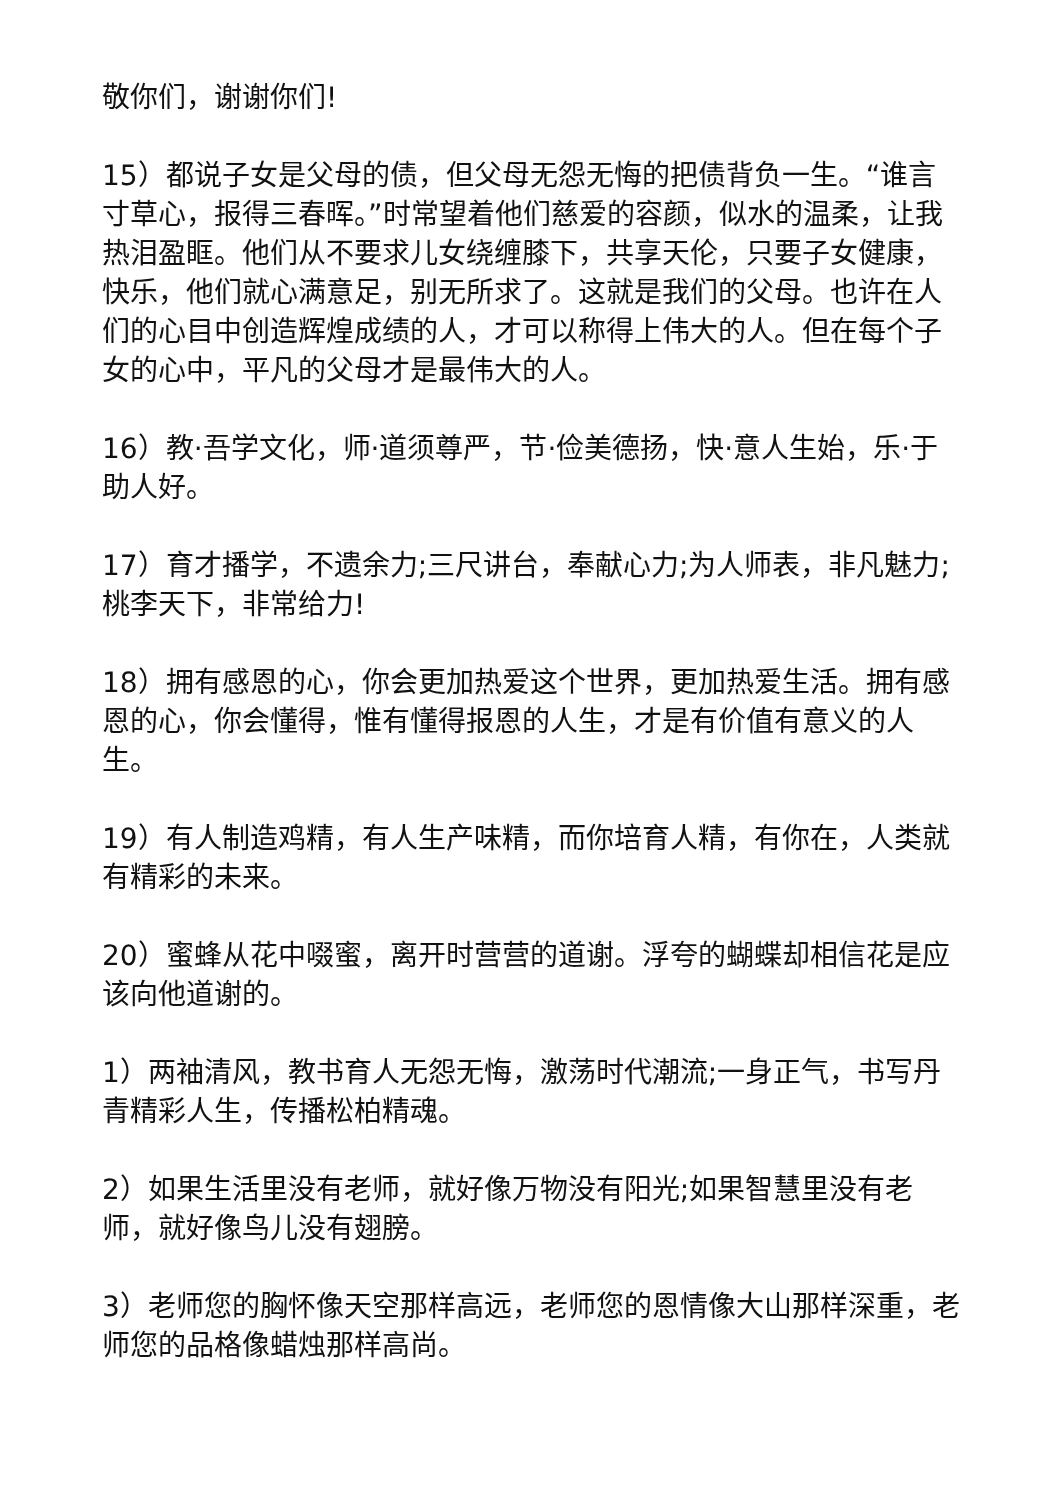敬你们，谢谢你们!
15）都说子女是父母的债，但父母无怨无悔的把债背负一生。“谁言寸草心，报得三春晖。”时常望着他们慈爱的容颜，似水的温柔，让我热泪盈眶。他们从不要求儿女绕缠膝下，共享天伦，只要子女健康，快乐，他们就心满意足，别无所求了。这就是我们的父母。也许在人们的心目中创造辉煌成绩的人，才可以称得上伟大的人。但在每个子女的心中，平凡的父母才是最伟大的人。
16）教·吾学文化，师·道须尊严，节·俭美德扬，快·意人生始，乐·于助人好。
17）育才播学，不遗余力;三尺讲台，奉献心力;为人师表，非凡魅力;桃李天下，非常给力!
18）拥有感恩的心，你会更加热爱这个世界，更加热爱生活。拥有感恩的心，你会懂得，惟有懂得报恩的人生，才是有价值有意义的人生。
19）有人制造鸡精，有人生产味精，而你培育人精，有你在，人类就有精彩的未来。
20）蜜蜂从花中啜蜜，离开时营营的道谢。浮夸的蝴蝶却相信花是应该向他道谢的。
1）两袖清风，教书育人无怨无悔，激荡时代潮流;一身正气，书写丹青精彩人生，传播松柏精魂。
2）如果生活里没有老师，就好像万物没有阳光;如果智慧里没有老师，就好像鸟儿没有翅膀。
3）老师您的胸怀像天空那样高远，老师您的恩情像大山那样深重，老师您的品格像蜡烛那样高尚。